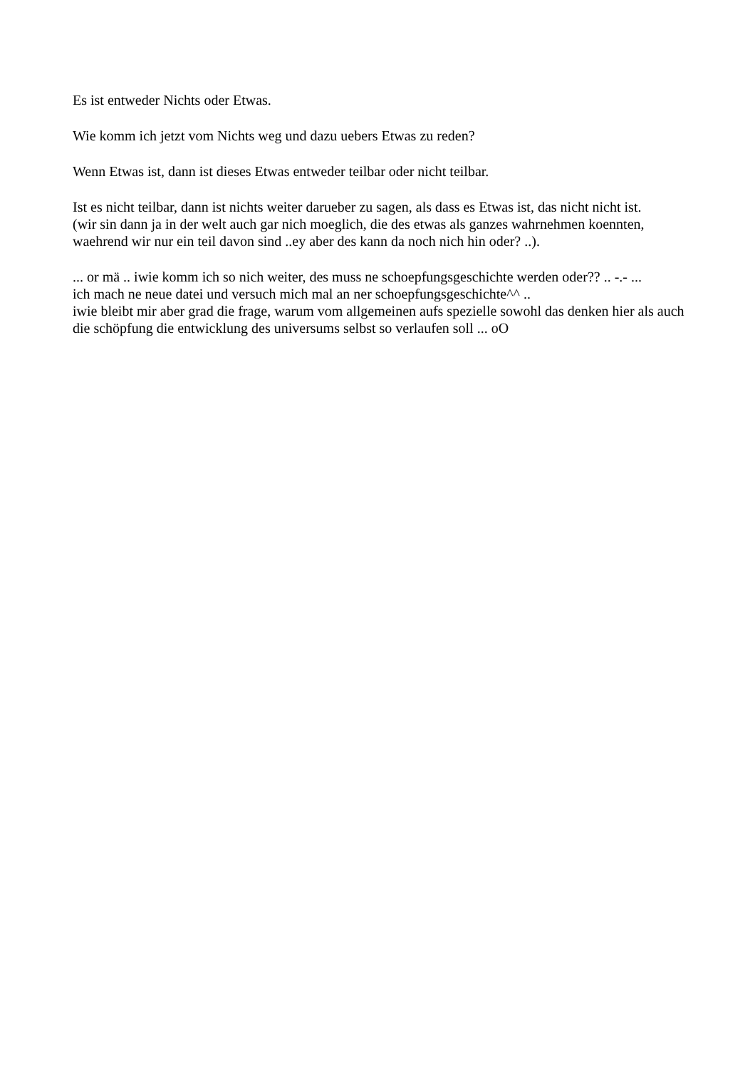Es ist entweder Nichts oder Etwas.
Wie komm ich jetzt vom Nichts weg und dazu uebers Etwas zu reden?
Wenn Etwas ist, dann ist dieses Etwas entweder teilbar oder nicht teilbar.
Ist es nicht teilbar, dann ist nichts weiter darueber zu sagen, als dass es Etwas ist, das nicht nicht ist.
(wir sin dann ja in der welt auch gar nich moeglich, die des etwas als ganzes wahrnehmen koennten, waehrend wir nur ein teil davon sind ..ey aber des kann da noch nich hin oder? ..).
... or mä .. iwie komm ich so nich weiter, des muss ne schoepfungsgeschichte werden oder?? .. -.- ...
ich mach ne neue datei und versuch mich mal an ner schoepfungsgeschichte^^ ..
iwie bleibt mir aber grad die frage, warum vom allgemeinen aufs spezielle sowohl das denken hier als auch die schöpfung die entwicklung des universums selbst so verlaufen soll ... oO